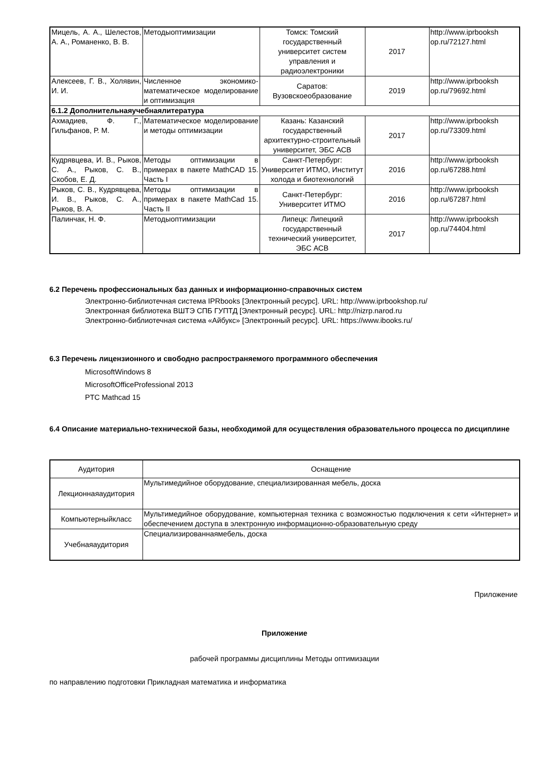| Мицель, А. А., Шелестов, А. А., Романенко, В. В. | Методыоптимизации | Томск: Томский государственный университет систем управления и радиоэлектроники | 2017 | http://www.iprbooksh op.ru/72127.html |
| Алексеев, Г. В., Холявин, И. И. | Численное экономико-математическое моделирование и оптимизация | Саратов: Вузовскоеобразование | 2019 | http://www.iprbooksh op.ru/79692.html |
| 6.1.2 Дополнительнаяучебнаялитература | | | | |
| Ахмадиев, Ф. Г., Гильфанов, Р. М. | Математическое моделирование и методы оптимизации | Казань: Казанский государственный архитектурно-строительный университет, ЭБС АСВ | 2017 | http://www.iprbooksh op.ru/73309.html |
| Кудрявцева, И. В., Рыков, С. А., Рыков, С. В., Скобов, Е. Д. | Методы оптимизации в примерах в пакете MathCAD 15. Часть I | Санкт-Петербург: Университет ИТМО, Институт холода и биотехнологий | 2016 | http://www.iprbooksh op.ru/67288.html |
| Рыков, С. В., Кудрявцева, И. В., Рыков, С. А., Рыков, В. А. | Методы оптимизации в примерах в пакете MathCad 15. Часть II | Санкт-Петербург: Университет ИТМО | 2016 | http://www.iprbooksh op.ru/67287.html |
| Палинчак, Н. Ф. | Методыоптимизации | Липецк: Липецкий государственный технический университет, ЭБС АСВ | 2017 | http://www.iprbooksh op.ru/74404.html |
6.2 Перечень профессиональных баз данных и информационно-справочных систем
Электронно-библиотечная система IPRbooks [Электронный ресурс]. URL: http://www.iprbookshop.ru/
Электронная библиотека ВШТЭ СПБ ГУПТД [Электронный ресурс]. URL: http://nizrp.narod.ru
Электронно-библиотечная система «Айбукс» [Электронный ресурс]. URL: https://www.ibooks.ru/
6.3 Перечень лицензионного и свободно распространяемого программного обеспечения
MicrosoftWindows 8
MicrosoftOfficeProfessional 2013
PTC Mathcad 15
6.4 Описание материально-технической базы, необходимой для осуществления образовательного процесса по дисциплине
| Аудитория | Оснащение |
| Лекционнаяаудитория | Мультимедийное оборудование, специализированная мебель, доска |
| Компьютерныйкласс | Мультимедийное оборудование, компьютерная техника с возможностью подключения к сети «Интернет» и обеспечением доступа в электронную информационно-образовательную среду |
| Учебнаяаудитория | Специализированнаямебель, доска |
Приложение
Приложение
рабочей программы дисциплины Методы оптимизации
по направлению подготовки Прикладная математика и информатика